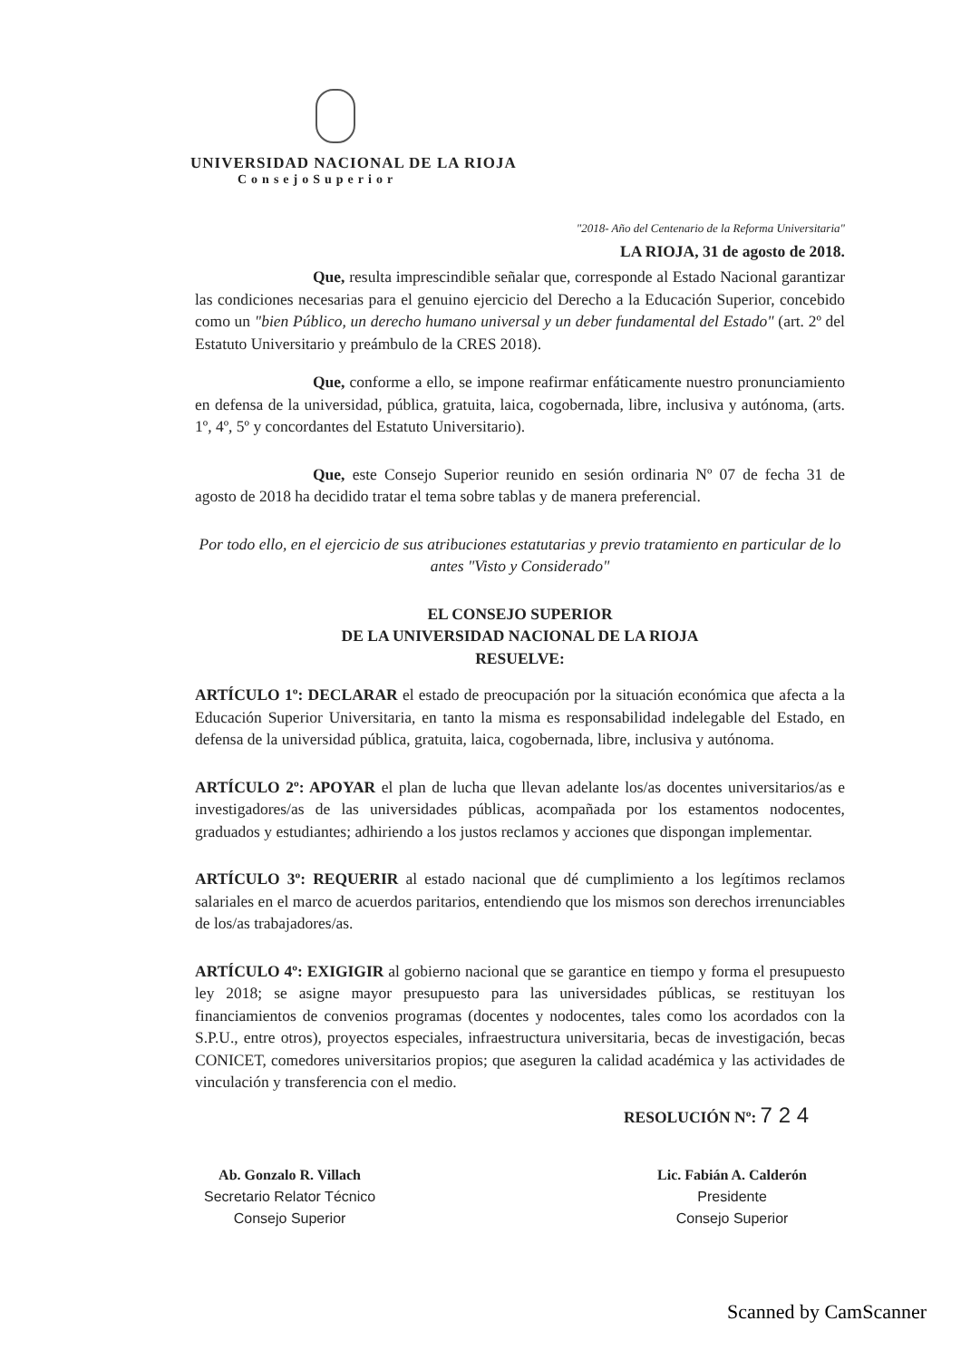UNIVERSIDAD NACIONAL DE LA RIOJA
ConsejoSuperior
"2018- Año del Centenario de la Reforma Universitaria"
LA RIOJA, 31 de agosto de 2018.
Que, resulta imprescindible señalar que, corresponde al Estado Nacional garantizar las condiciones necesarias para el genuino ejercicio del Derecho a la Educación Superior, concebido como un "bien Público, un derecho humano universal y un deber fundamental del Estado" (art. 2º del Estatuto Universitario y preámbulo de la CRES 2018).
Que, conforme a ello, se impone reafirmar enfáticamente nuestro pronunciamiento en defensa de la universidad, pública, gratuita, laica, cogobernada, libre, inclusiva y autónoma, (arts. 1º, 4º, 5º y concordantes del Estatuto Universitario).
Que, este Consejo Superior reunido en sesión ordinaria Nº 07 de fecha 31 de agosto de 2018 ha decidido tratar el tema sobre tablas y de manera preferencial.
Por todo ello, en el ejercicio de sus atribuciones estatutarias y previo tratamiento en particular de lo antes "Visto y Considerado"
EL CONSEJO SUPERIOR
DE LA UNIVERSIDAD NACIONAL DE LA RIOJA
RESUELVE:
ARTÍCULO 1º: DECLARAR el estado de preocupación por la situación económica que afecta a la Educación Superior Universitaria, en tanto la misma es responsabilidad indelegable del Estado, en defensa de la universidad pública, gratuita, laica, cogobernada, libre, inclusiva y autónoma.
ARTÍCULO 2º: APOYAR el plan de lucha que llevan adelante los/as docentes universitarios/as e investigadores/as de las universidades públicas, acompañada por los estamentos nodocentes, graduados y estudiantes; adhiriendo a los justos reclamos y acciones que dispongan implementar.
ARTÍCULO 3º: REQUERIR al estado nacional que dé cumplimiento a los legítimos reclamos salariales en el marco de acuerdos paritarios, entendiendo que los mismos son derechos irrenunciables de los/as trabajadores/as.
ARTÍCULO 4º: EXIGIGIR al gobierno nacional que se garantice en tiempo y forma el presupuesto ley 2018; se asigne mayor presupuesto para las universidades públicas, se restituyan los financiamientos de convenios programas (docentes y nodocentes, tales como los acordados con la S.P.U., entre otros), proyectos especiales, infraestructura universitaria, becas de investigación, becas CONICET, comedores universitarios propios; que aseguren la calidad académica y las actividades de vinculación y transferencia con el medio.
RESOLUCIÓN Nº: 7 2 4
Ab. Gonzalo R. Villach
Secretario Relator Técnico
Consejo Superior
Lic. Fabián A. Calderón
Presidente
Consejo Superior
Scanned by CamScanner